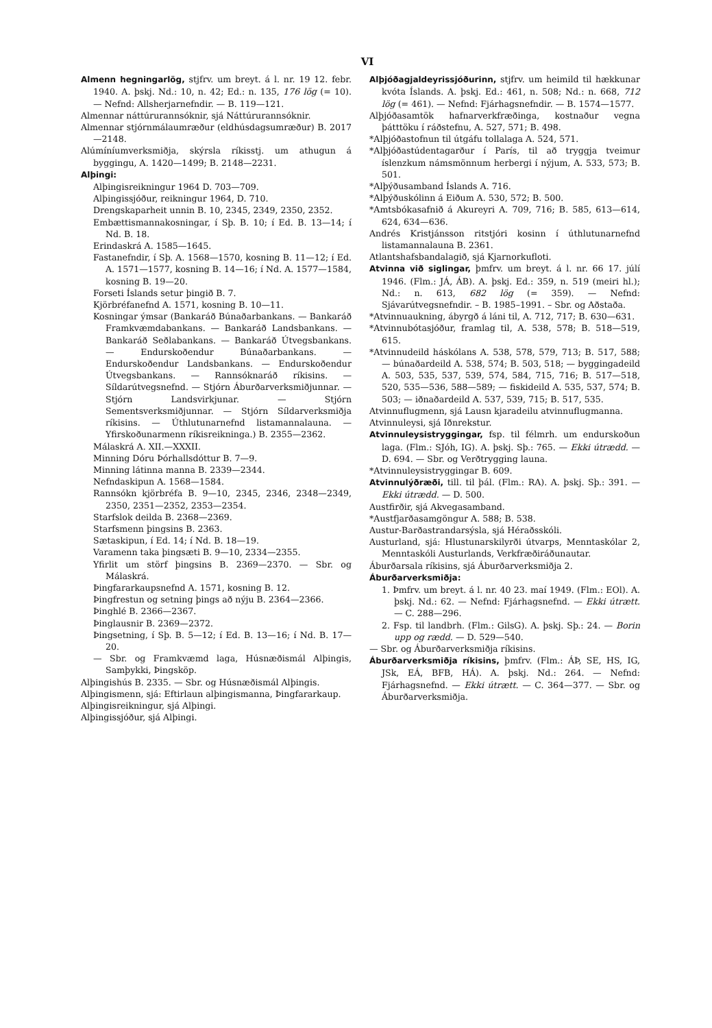VI
Almenn hegningarlög, stjfrv. um breyt. á l. nr. 19 12. febr. 1940. A. þskj. Nd.: 10, n. 42; Ed.: n. 135, 176 lög (= 10). — Nefnd: Allsherjarnefndir. — B. 119—121.
Almennar náttúrurannsóknir, sjá Náttúrurannsóknir.
Almennar stjórnmálaumræður (eldhúsdagsumræður) B. 2017—2148.
Alúmíníumverksmiðja, skýrsla ríkisstj. um athugun á byggingu, A. 1420—1499; B. 2148—2231.
Alþingi:
Alþingisreikningur 1964 D. 703—709.
Alþingissjóður, reikningur 1964, D. 710.
Drengskaparheit unnin B. 10, 2345, 2349, 2350, 2352.
Embættismannakosningar, í Sþ. B. 10; í Ed. B. 13—14; í Nd. B. 18.
Erindaskrá A. 1585—1645.
Fastanefndir, í Sþ. A. 1568—1570, kosning B. 11—12; í Ed. A. 1571—1577, kosning B. 14—16; í Nd. A. 1577—1584, kosning B. 19—20.
Forseti Íslands setur þingið B. 7.
Kjörbréfanefnd A. 1571, kosning B. 10—11.
Kosningar ýmsar (Bankaráð Búnaðarbankans. — Bankaráð Framkvæmdabankans. — Bankaráð Landsbankans. — Bankaráð Seðlabankans. — Bankaráð Útvegsbankans. — Endurskoðendur Búnaðarbankans. — Endurskoðendur Landsbankans. — Endurskoðendur Útvegsbankans. — Rannsóknaráð ríkisins. — Síldarútvegsnefnd. — Stjórn Áburðarverksmiðjunnar. — Stjórn Landsvirkjunar. — Stjórn Sementsverksmiðjunnar. — Stjórn Síldarverksmiðja ríkisins. — Úthlutunarnefnd listamannalauna. — Yfirskoðunarmenn ríkisreikninga.) B. 2355—2362.
Málaskrá A. XII.—XXXII.
Minning Dóru Þórhallsdóttur B. 7—9.
Minning látinna manna B. 2339—2344.
Nefndaskipun A. 1568—1584.
Rannsókn kjörbréfa B. 9—10, 2345, 2346, 2348—2349, 2350, 2351—2352, 2353—2354.
Starfslok deilda B. 2368—2369.
Starfsmenn þingsins B. 2363.
Sætaskipun, í Ed. 14; í Nd. B. 18—19.
Varamenn taka þingsæti B. 9—10, 2334—2355.
Yfirlit um störf þingsins B. 2369—2370. — Sbr. og Málaskrá.
Þingfararkaupsnefnd A. 1571, kosning B. 12.
Þingfrestun og setning þings að nýju B. 2364—2366.
Þinghlé B. 2366—2367.
Þinglausnir B. 2369—2372.
Þingsetning, í Sþ. B. 5—12; í Ed. B. 13—16; í Nd. B. 17—20.
— Sbr. og Framkvæmd laga, Húsnæðismál Alþingis, Samþykki, Þingsköp.
Alþingishús B. 2335. — Sbr. og Húsnæðismál Alþingis.
Alþingismenn, sjá: Eftirlaun alþingismanna, Þingfararkaup.
Alþingisreikningur, sjá Alþingi.
Alþingissjóður, sjá Alþingi.
Alþjóðagjaldeyrissjóðurinn, stjfrv. um heimild til hækkunar kvóta Íslands. A. þskj. Ed.: 461, n. 508; Nd.: n. 668, 712 lög (= 461). — Nefnd: Fjárhagsnefndir. — B. 1574—1577.
Alþjóðasamtök hafnarverkfræðinga, kostnaður vegna þátttöku í ráðstefnu, A. 527, 571; B. 498.
*Alþjóðastofnun til útgáfu tollalaga A. 524, 571.
*Alþjóðastúdentagarður í París, til að tryggja tveimur íslenzkum námsmönnum herbergi í nýjum, A. 533, 573; B. 501.
*Alþýðusamband Íslands A. 716.
*Alþýðuskólinn á Eiðum A. 530, 572; B. 500.
*Amtsbókasafnið á Akureyri A. 709, 716; B. 585, 613—614, 624, 634—636.
Andrés Kristjánsson ritstjóri kosinn í úthlutunarnefnd listamannalauna B. 2361.
Atlantshafsbandalagið, sjá Kjarnorkufloti.
Atvinna við siglingar, þmfrv. um breyt. á l. nr. 66 17. júlí 1946. (Flm.: JÁ, ÁB). A. þskj. Ed.: 359, n. 519 (meiri hl.); Nd.: n. 613, 682 lög (= 359). — Nefnd: Sjávarútvegsnefndir. – B. 1985–1991. – Sbr. og Aðstaða.
*Atvinnuaukning, ábyrgð á láni til, A. 712, 717; B. 630—631.
*Atvinnubótasjóður, framlag til, A. 538, 578; B. 518—519, 615.
*Atvinnudeild háskólans A. 538, 578, 579, 713; B. 517, 588; — búnaðardeild A. 538, 574; B. 503, 518; — byggingadeild A. 503, 535, 537, 539, 574, 584, 715, 716; B. 517—518, 520, 535—536, 588—589; — fiskideild A. 535, 537, 574; B. 503; — iðnaðardeild A. 537, 539, 715; B. 517, 535.
Atvinnuflugmenn, sjá Lausn kjaradeilu atvinnuflugmanna.
Atvinnuleysi, sjá Iðnrekstur.
Atvinnuleysistryggingar, fsp. til félmrh. um endurskoðun laga. (Flm.: SJóh, IG). A. þskj. Sþ.: 765. — Ekki útrædd. — D. 694. — Sbr. og Verðtrygging launa.
*Atvinnuleysistryggingar B. 609.
Atvinnulýðræði, till. til þál. (Flm.: RA). A. þskj. Sþ.: 391. — Ekki útrædd. — D. 500.
Austfirðir, sjá Akvegasamband.
*Austfjarðasamgöngur A. 588; B. 538.
Austur-Barðastrandarsýsla, sjá Héraðsskóli.
Austurland, sjá: Hlustunarskilyrði útvarps, Menntaskólar 2, Menntaskóli Austurlands, Verkfræðiráðunautar.
Áburðarsala ríkisins, sjá Áburðarverksmiðja 2.
Áburðarverksmiðja:
1. Þmfrv. um breyt. á l. nr. 40 23. maí 1949. (Flm.: EOl). A. þskj. Nd.: 62. — Nefnd: Fjárhagsnefnd. — Ekki útrætt. — C. 288—296.
2. Fsp. til landbrh. (Flm.: GilsG). A. þskj. Sþ.: 24. — Borin upp og rædd. — D. 529—540.
— Sbr. og Áburðarverksmiðja ríkisins.
Áburðarverksmiðja ríkisins, þmfrv. (Flm.: ÁÞ, SE, HS, IG, JSk, EÁ, BFB, HÁ). A. þskj. Nd.: 264. — Nefnd: Fjárhagsnefnd. — Ekki útrætt. — C. 364—377. — Sbr. og Áburðarverksmiðja.